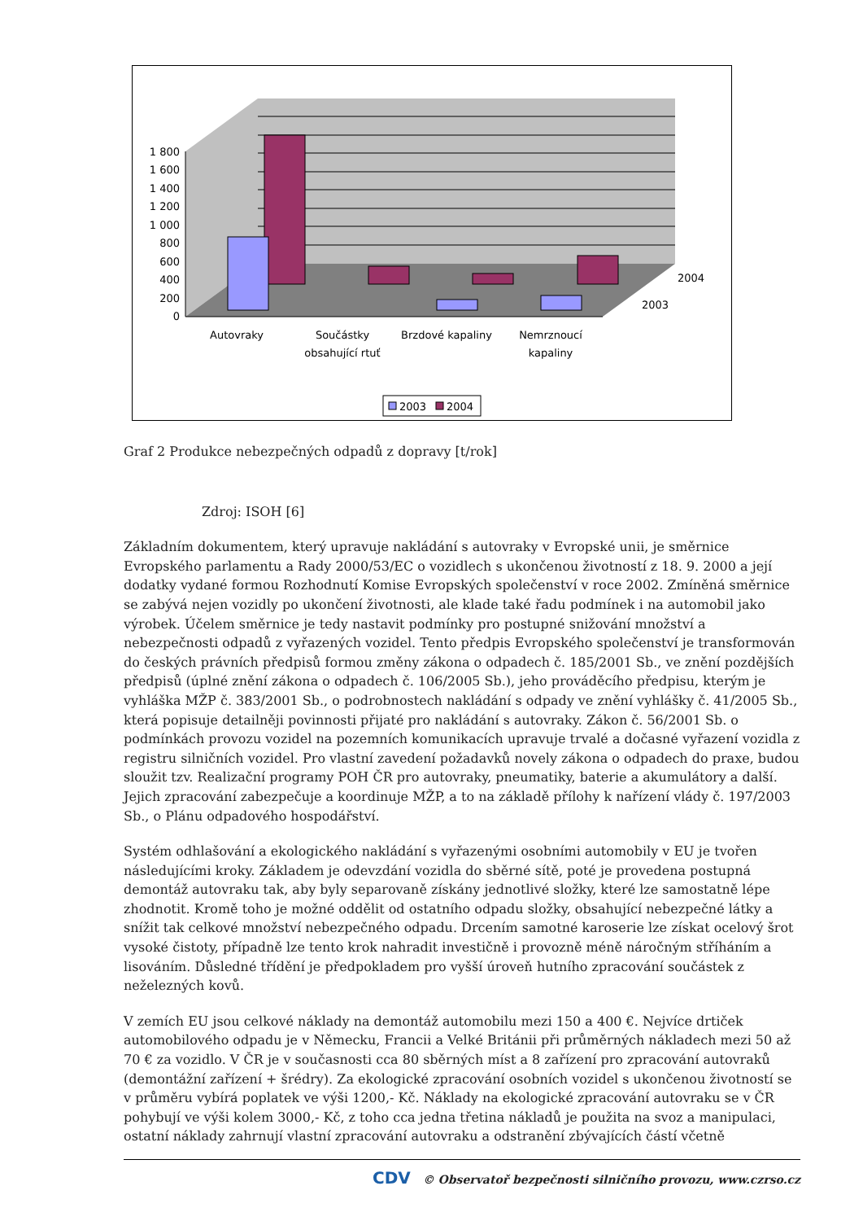0
200
400
600
800
1 000
1 200
1 400
1 600
1 800
Autovraky
Součástky
obsahující rtuť
Brzdové kapaliny
Nemrznoucí
kapaliny
2004
2003
2003
2004
Graf 2 Produkce nebezpečných odpadů z dopravy [t/rok]
Zdroj: ISOH [6]
Základním dokumentem, který upravuje nakládání s autovraky v Evropské unii, je směrnice Evropského parlamentu a Rady 2000/53/EC o vozidlech s ukončenou životností z 18. 9. 2000 a její dodatky vydané formou Rozhodnutí Komise Evropských společenství v roce 2002. Zmíněná směrnice se zabývá nejen vozidly po ukončení životnosti, ale klade také řadu podmínek i na automobil jako výrobek. Účelem směrnice je tedy nastavit podmínky pro postupné snižování množství a nebezpečnosti odpadů z vyřazených vozidel. Tento předpis Evropského společenství je transformován do českých právních předpisů formou změny zákona o odpadech č. 185/2001 Sb., ve znění pozdějších předpisů (úplné znění zákona o odpadech č. 106/2005 Sb.), jeho prováděcího předpisu, kterým je vyhláška MŽP č. 383/2001 Sb., o podrobnostech nakládání s odpady ve znění vyhlášky č. 41/2005 Sb., která popisuje detailněji povinnosti přijaté pro nakládání s autovraky. Zákon č. 56/2001 Sb. o podmínkách provozu vozidel na pozemních komunikacích upravuje trvalé a dočasné vyřazení vozidla z registru silničních vozidel. Pro vlastní zavedení požadavků novely zákona o odpadech do praxe, budou sloužit tzv. Realizační programy POH ČR pro autovraky, pneumatiky, baterie a akumulátory a další. Jejich zpracování zabezpečuje a koordinuje MŽP, a to na základě přílohy k nařízení vlády č. 197/2003 Sb., o Plánu odpadového hospodářství.
Systém odhlašování a ekologického nakládání s vyřazenými osobními automobily v EU je tvořen následujícími kroky. Základem je odevzdání vozidla do sběrné sítě, poté je provedena postupná demontáž autovraku tak, aby byly separovaně získány jednotlivé složky, které lze samostatně lépe zhodnotit. Kromě toho je možné oddělit od ostatního odpadu složky, obsahující nebezpečné látky a snížit tak celkové množství nebezpečného odpadu. Drcením samotné karoserie lze získat ocelový šrot vysoké čistoty, případně lze tento krok nahradit investičně i provozně méně náročným stříháním a lisováním. Důsledné třídění je předpokladem pro vyšší úroveň hutního zpracování součástek z neželezných kovů.
V zemích EU jsou celkové náklady na demontáž automobilu mezi 150 a 400 €. Nejvíce drtiček automobilového odpadu je v Německu, Francii a Velké Británii při průměrných nákladech mezi 50 až 70 € za vozidlo. V ČR je v současnosti cca 80 sběrných míst a 8 zařízení pro zpracování autovraků (demontážní zařízení + šrédry). Za ekologické zpracování osobních vozidel s ukončenou životností se v průměru vybírá poplatek ve výši 1200,- Kč. Náklady na ekologické zpracování autovraku se v ČR pohybují ve výši kolem 3000,- Kč, z toho cca jedna třetina nákladů je použita na svoz a manipulaci, ostatní náklady zahrnují vlastní zpracování autovraku a odstranění zbývajících částí včetně
CDV © Observatoř bezpečnosti silničního provozu, www.czrso.cz